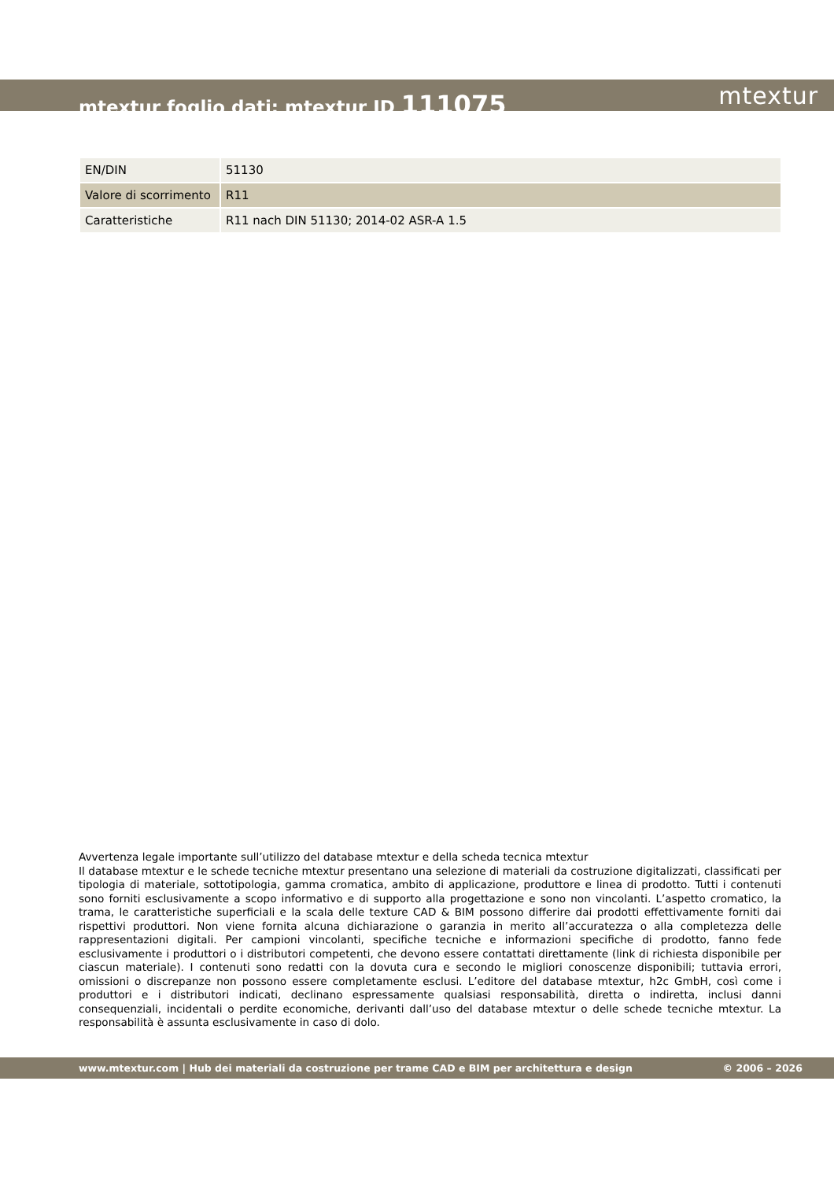mtextur foglio dati: mtextur ID 111075
mtextur
| EN/DIN | 51130 |
| Valore di scorrimento | R11 |
| Caratteristiche | R11 nach DIN 51130; 2014-02 ASR-A 1.5 |
Avvertenza legale importante sull’utilizzo del database mtextur e della scheda tecnica mtextur
Il database mtextur e le schede tecniche mtextur presentano una selezione di materiali da costruzione digitalizzati, classificati per tipologia di materiale, sottotipologia, gamma cromatica, ambito di applicazione, produttore e linea di prodotto. Tutti i contenuti sono forniti esclusivamente a scopo informativo e di supporto alla progettazione e sono non vincolanti. L’aspetto cromatico, la trama, le caratteristiche superficiali e la scala delle texture CAD & BIM possono differire dai prodotti effettivamente forniti dai rispettivi produttori. Non viene fornita alcuna dichiarazione o garanzia in merito all’accuratezza o alla completezza delle rappresentazioni digitali. Per campioni vincolanti, specifiche tecniche e informazioni specifiche di prodotto, fanno fede esclusivamente i produttori o i distributori competenti, che devono essere contattati direttamente (link di richiesta disponibile per ciascun materiale). I contenuti sono redatti con la dovuta cura e secondo le migliori conoscenze disponibili; tuttavia errori, omissioni o discrepanze non possono essere completamente esclusi. L’editore del database mtextur, h2c GmbH, così come i produttori e i distributori indicati, declinano espressamente qualsiasi responsabilità, diretta o indiretta, inclusi danni consequenziali, incidentali o perdite economiche, derivanti dall’uso del database mtextur o delle schede tecniche mtextur. La responsabilità è assunta esclusivamente in caso di dolo.
www.mtextur.com | Hub dei materiali da costruzione per trame CAD e BIM per architettura e design © 2006 – 2026